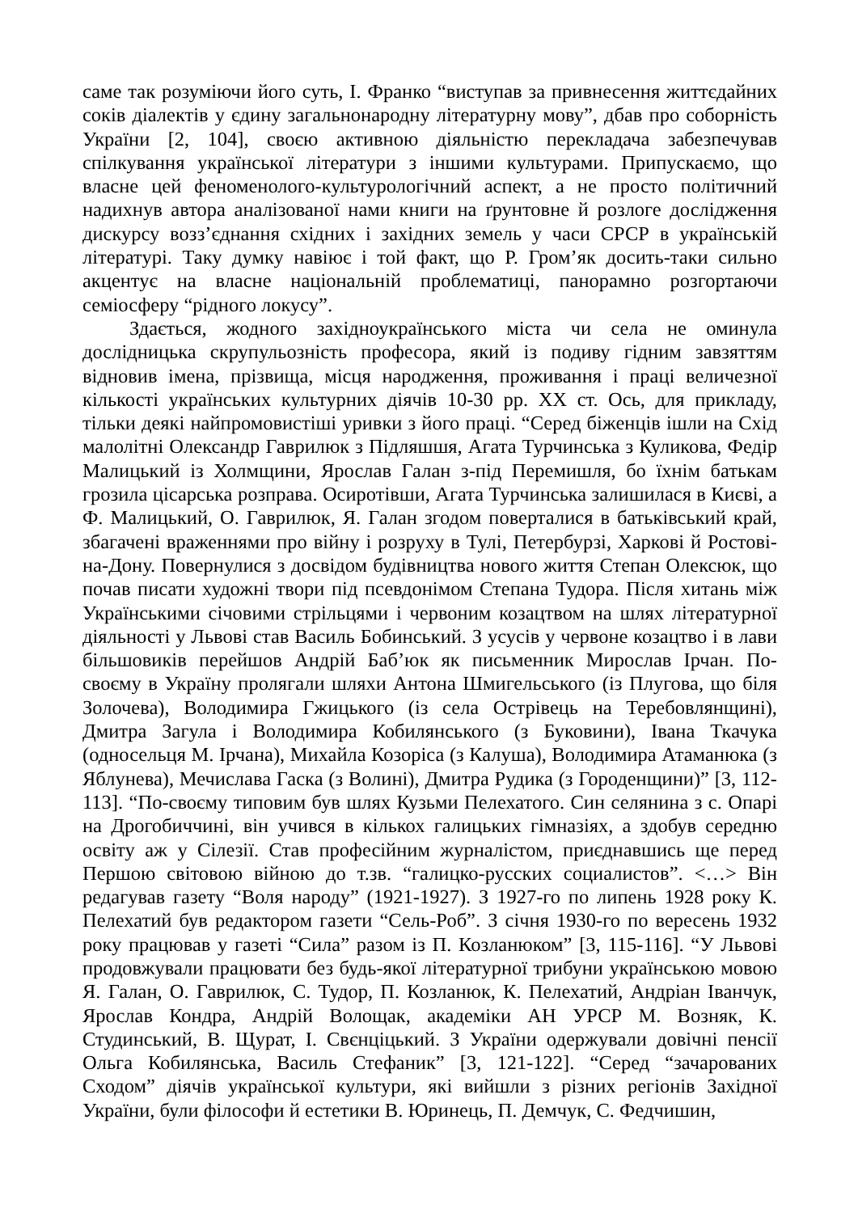саме так розуміючи його суть, І. Франко “виступав за привнесення життєдайних соків діалектів у єдину загальнонародну літературну мову”, дбав про соборність України [2, 104], своєю активною діяльністю перекладача забезпечував спілкування української літератури з іншими культурами. Припускаємо, що власне цей феноменолого-культурологічний аспект, а не просто політичний надихнув автора аналізованої нами книги на ґрунтовне й розлоге дослідження дискурсу возз’єднання східних і західних земель у часи СРСР в українській літературі. Таку думку навіює і той факт, що Р. Гром’як досить-таки сильно акцентує на власне національній проблематиці, панорамно розгортаючи семіосферу “рідного локусу”.
Здається, жодного західноукраїнського міста чи села не оминула дослідницька скрупульозність професора, який із подиву гідним завзяттям відновив імена, прізвища, місця народження, проживання і праці величезної кількості українських культурних діячів 10-30 рр. XX ст. Ось, для прикладу, тільки деякі найпромовистіші уривки з його праці. “Серед біженців ішли на Схід малолітні Олександр Гаврилюк з Підляшшя, Агата Турчинська з Куликова, Федір Малицький із Холмщини, Ярослав Галан з-під Перемишля, бо їхнім батькам грозила цісарська розправа. Осиротівши, Агата Турчинська залишилася в Києві, а Ф. Малицький, О. Гаврилюк, Я. Галан згодом поверталися в батьківський край, збагачені враженнями про війну і розруху в Тулі, Петербурзі, Харкові й Ростові-на-Дону. Повернулися з досвідом будівництва нового життя Степан Олексюк, що почав писати художні твори під псевдонімом Степана Тудора. Після хитань між Українськими січовими стрільцями і червоним козацтвом на шлях літературної діяльності у Львові став Василь Бобинський. З усусів у червоне козацтво і в лави більшовиків перейшов Андрій Баб’юк як письменник Мирослав Ірчан. По-своєму в Україну пролягали шляхи Антона Шмигельського (із Плугова, що біля Золочева), Володимира Гжицького (із села Острівець на Теребовлянщині), Дмитра Загула і Володимира Кобилянського (з Буковини), Івана Ткачука (односельця М. Ірчана), Михайла Козоріса (з Калуша), Володимира Атаманюка (з Яблунева), Мечислава Гаска (з Волині), Дмитра Рудика (з Городенщини)” [3, 112-113]. “По-своєму типовим був шлях Кузьми Пелехатого. Син селянина з с. Опарі на Дрогобиччині, він учився в кількох галицьких гімназіях, а здобув середню освіту аж у Сілезії. Став професійним журналістом, приєднавшись ще перед Першою світовою війною до т.зв. “галицко-русских социалистов”. <…> Він редагував газету “Воля народу” (1921-1927). З 1927-го по липень 1928 року К. Пелехатий був редактором газети “Сель-Роб”. З січня 1930-го по вересень 1932 року працював у газеті “Сила” разом із П. Козланюком” [3, 115-116]. “У Львові продовжували працювати без будь-якої літературної трибуни українською мовою Я. Галан, О. Гаврилюк, С. Тудор, П. Козланюк, К. Пелехатий, Андріан Іванчук, Ярослав Кондра, Андрій Волощак, академіки АН УРСР М. Возняк, К. Студинський, В. Щурат, І. Свєнціцький. З України одержували довічні пенсії Ольга Кобилянська, Василь Стефаник” [3, 121-122]. “Серед “зачарованих Сходом” діячів української культури, які вийшли з різних регіонів Західної України, були філософи й естетики В. Юринець, П. Демчук, С. Федчишин,